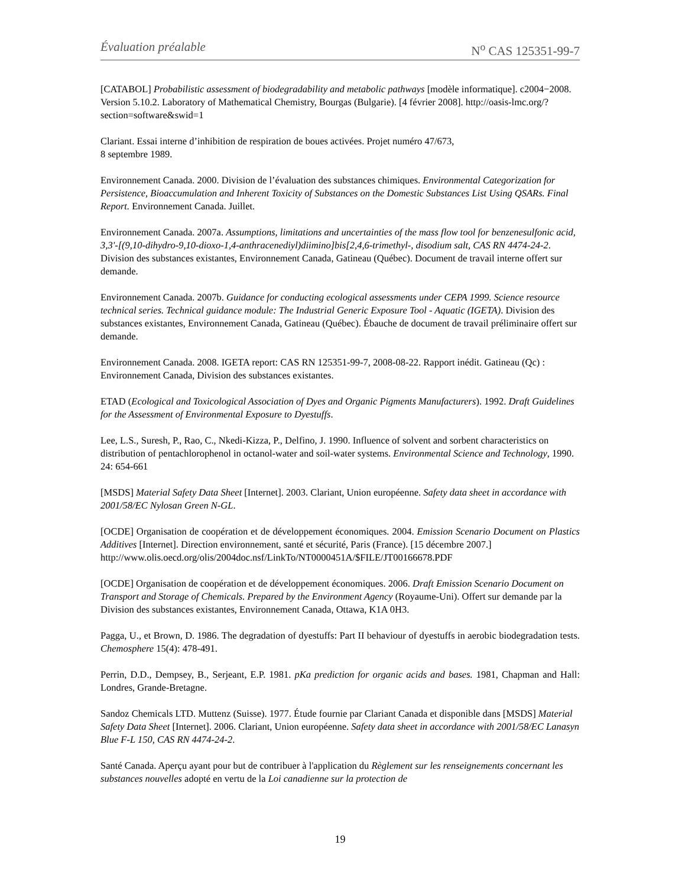Évaluation préalable N<sup>o</sup> CAS 125351-99-7
[CATABOL] Probabilistic assessment of biodegradability and metabolic pathways [modèle informatique]. c2004−2008. Version 5.10.2. Laboratory of Mathematical Chemistry, Bourgas (Bulgarie). [4 février 2008]. http://oasis-lmc.org/?section=software&swid=1
Clariant. Essai interne d’inhibition de respiration de boues activées. Projet numéro 47/673,
8 septembre 1989.
Environnement Canada. 2000. Division de l’évaluation des substances chimiques. Environmental Categorization for Persistence, Bioaccumulation and Inherent Toxicity of Substances on the Domestic Substances List Using QSARs. Final Report. Environnement Canada. Juillet.
Environnement Canada. 2007a. Assumptions, limitations and uncertainties of the mass flow tool for benzenesulfonic acid, 3,3'-[(9,10-dihydro-9,10-dioxo-1,4-anthracenediyl)diimino]bis[2,4,6-trimethyl-, disodium salt, CAS RN 4474-24-2. Division des substances existantes, Environnement Canada, Gatineau (Québec). Document de travail interne offert sur demande.
Environnement Canada. 2007b. Guidance for conducting ecological assessments under CEPA 1999. Science resource technical series. Technical guidance module: The Industrial Generic Exposure Tool - Aquatic (IGETA). Division des substances existantes, Environnement Canada, Gatineau (Québec). Ébauche de document de travail préliminaire offert sur demande.
Environnement Canada. 2008. IGETA report: CAS RN 125351-99-7, 2008-08-22. Rapport inédit. Gatineau (Qc) : Environnement Canada, Division des substances existantes.
ETAD (Ecological and Toxicological Association of Dyes and Organic Pigments Manufacturers). 1992. Draft Guidelines for the Assessment of Environmental Exposure to Dyestuffs.
Lee, L.S., Suresh, P., Rao, C., Nkedi-Kizza, P., Delfino, J. 1990. Influence of solvent and sorbent characteristics on distribution of pentachlorophenol in octanol-water and soil-water systems. Environmental Science and Technology, 1990. 24: 654-661
[MSDS] Material Safety Data Sheet [Internet]. 2003. Clariant, Union européenne. Safety data sheet in accordance with 2001/58/EC Nylosan Green N-GL.
[OCDE] Organisation de coopération et de développement économiques. 2004. Emission Scenario Document on Plastics Additives [Internet]. Direction environnement, santé et sécurité, Paris (France). [15 décembre 2007.]
http://www.olis.oecd.org/olis/2004doc.nsf/LinkTo/NT0000451A/$FILE/JT00166678.PDF
[OCDE] Organisation de coopération et de développement économiques. 2006. Draft Emission Scenario Document on Transport and Storage of Chemicals. Prepared by the Environment Agency (Royaume-Uni). Offert sur demande par la Division des substances existantes, Environnement Canada, Ottawa, K1A 0H3.
Pagga, U., et Brown, D. 1986. The degradation of dyestuffs: Part II behaviour of dyestuffs in aerobic biodegradation tests. Chemosphere 15(4): 478-491.
Perrin, D.D., Dempsey, B., Serjeant, E.P. 1981. pKa prediction for organic acids and bases. 1981, Chapman and Hall: Londres, Grande-Bretagne.
Sandoz Chemicals LTD. Muttenz (Suisse). 1977. Étude fournie par Clariant Canada et disponible dans [MSDS] Material Safety Data Sheet [Internet]. 2006. Clariant, Union européenne. Safety data sheet in accordance with 2001/58/EC Lanasyn Blue F-L 150, CAS RN 4474-24-2.
Santé Canada. Aperçu ayant pour but de contribuer à l'application du Règlement sur les renseignements concernant les substances nouvelles adopté en vertu de la Loi canadienne sur la protection de
19